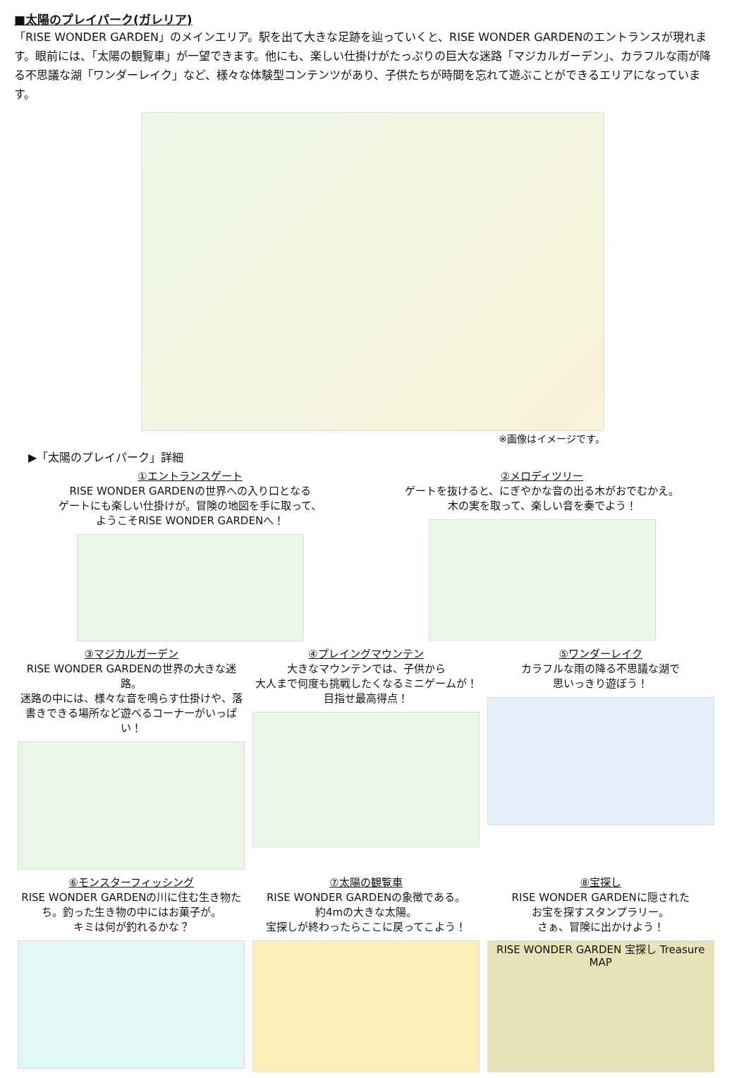■太陽のプレイパーク(ガレリア)
「RISE WONDER GARDEN」のメインエリア。駅を出て大きな足跡を辿っていくと、RISE WONDER GARDENのエントランスが現れます。眼前には、「太陽の観覧車」が一望できます。他にも、楽しい仕掛けがたっぷりの巨大な迷路「マジカルガーデン」、カラフルな雨が降る不思議な湖「ワンダーレイク」など、様々な体験型コンテンツがあり、子供たちが時間を忘れて遊ぶことができるエリアになっています。
※画像はイメージです。
▶「太陽のプレイパーク」詳細
①エントランスゲート
RISE WONDER GARDENの世界への入り口となる
ゲートにも楽しい仕掛けが。冒険の地図を手に取って、
ようこそRISE WONDER GARDENへ！
②メロディツリー
ゲートを抜けると、にぎやかな音の出る木がおでむかえ。
木の実を取って、楽しい音を奏でよう！
③マジカルガーデン
RISE WONDER GARDENの世界の大きな迷路。
迷路の中には、様々な音を鳴らす仕掛けや、落書きできる場所など遊べるコーナーがいっぱい！
④プレイングマウンテン
大きなマウンテンでは、子供から
大人まで何度も挑戦したくなるミニゲームが！
目指せ最高得点！
⑤ワンダーレイク
カラフルな雨の降る不思議な湖で
思いっきり遊ぼう！
⑥モンスターフィッシング
RISE WONDER GARDENの川に住む生き物たち。釣った生き物の中にはお菓子が。
キミは何が釣れるかな？
⑦太陽の観覧車
RISE WONDER GARDENの象徴である。
約4mの大きな太陽。
宝探しが終わったらここに戻ってこよう！
⑧宝探し
RISE WONDER GARDENに隠された
お宝を探すスタンプラリー。
さぁ、冒険に出かけよう！
RISE WONDER GARDEN 宝探し Treasure MAP